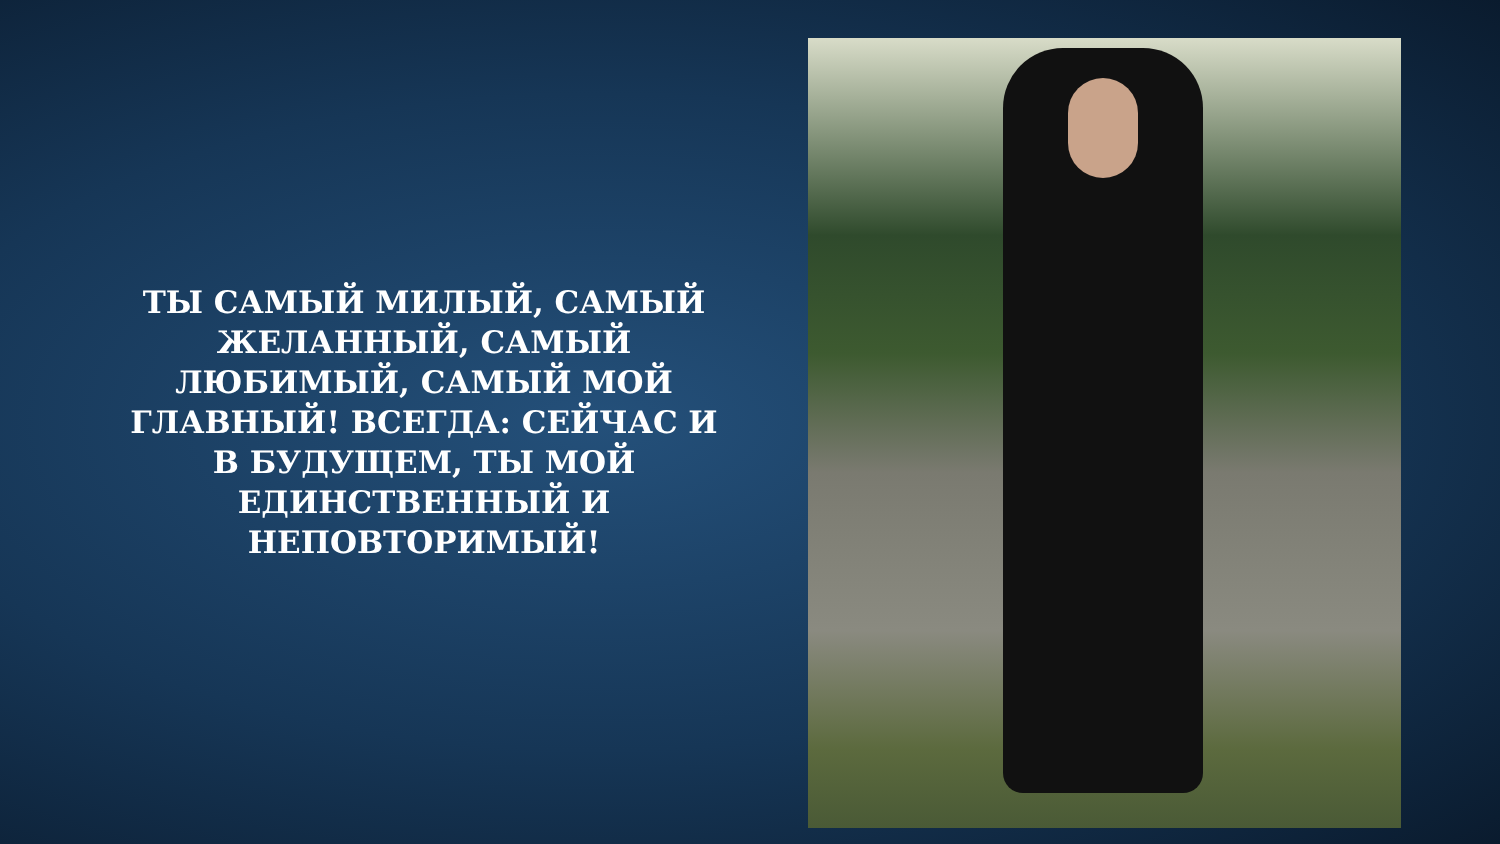ТЫ САМЫЙ МИЛЫЙ, САМЫЙ ЖЕЛАННЫЙ, САМЫЙ ЛЮБИМЫЙ, САМЫЙ МОЙ ГЛАВНЫЙ! ВСЕГДА: СЕЙЧАС И В БУДУЩЕМ, ТЫ МОЙ ЕДИНСТВЕННЫЙ И НЕПОВТОРИМЫЙ!